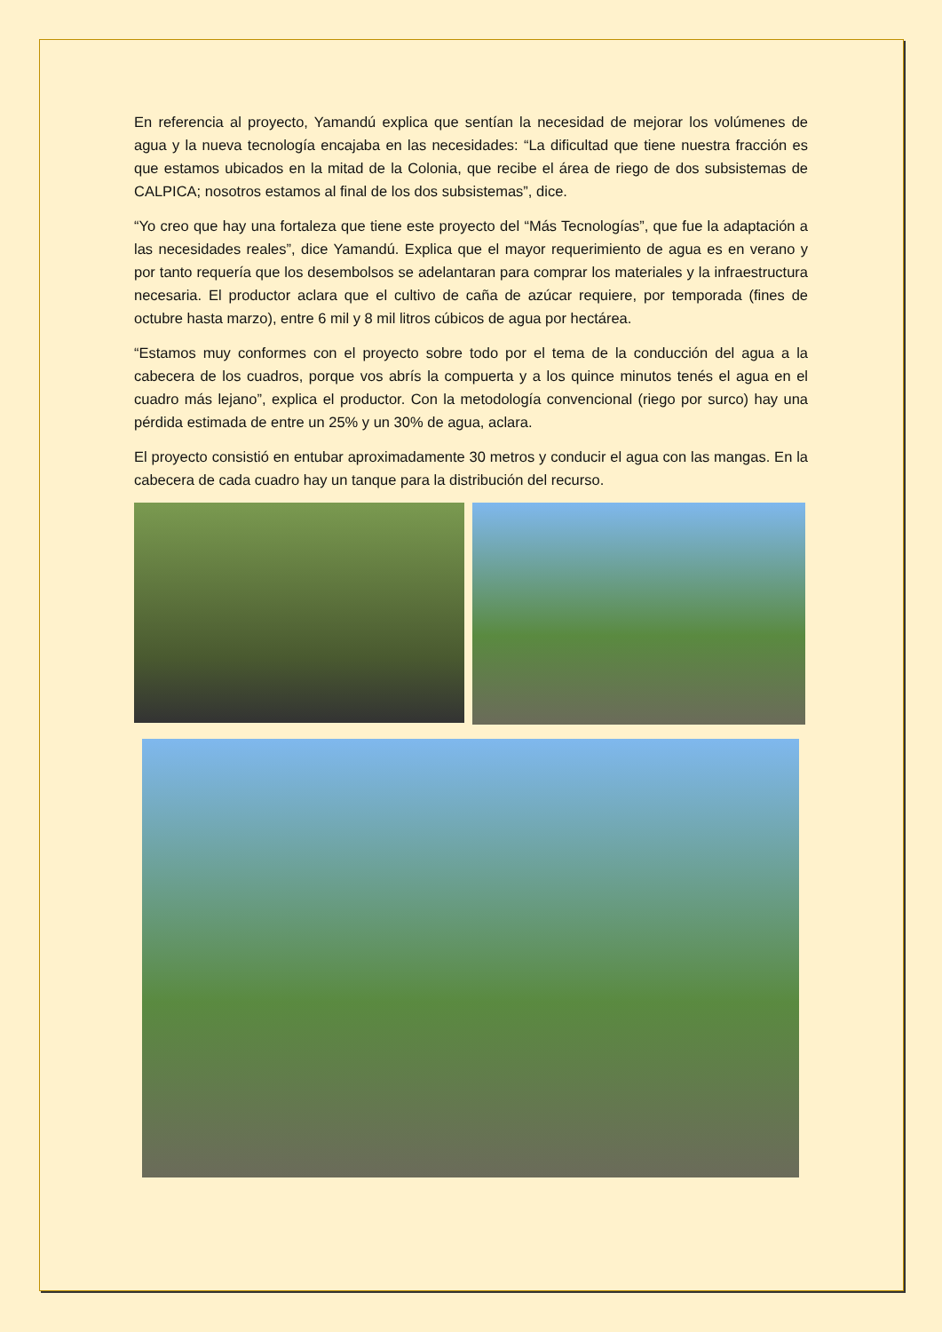En referencia al proyecto, Yamandú explica que sentían la necesidad de mejorar los volúmenes de agua y la nueva tecnología encajaba en las necesidades: “La dificultad que tiene nuestra fracción es que estamos ubicados en la mitad de la Colonia, que recibe el área de riego de dos subsistemas de CALPICA; nosotros estamos al final de los dos subsistemas”, dice.
“Yo creo que hay una fortaleza que tiene este proyecto del “Más Tecnologías”, que fue la adaptación a las necesidades reales”, dice Yamandú. Explica que el mayor requerimiento de agua es en verano y por tanto requería que los desembolsos se adelantaran para comprar los materiales y la infraestructura necesaria. El productor aclara que el cultivo de caña de azúcar requiere, por temporada (fines de octubre hasta marzo), entre 6 mil y 8 mil litros cúbicos de agua por hectárea.
“Estamos muy conformes con el proyecto sobre todo por el tema de la conducción del agua a la cabecera de los cuadros, porque vos abrís la compuerta y a los quince minutos tenés el agua en el cuadro más lejano”, explica el productor. Con la metodología convencional (riego por surco) hay una pérdida estimada de entre un 25% y un 30% de agua, aclara.
El proyecto consistió en entubar aproximadamente 30 metros y conducir el agua con las mangas. En la cabecera de cada cuadro hay un tanque para la distribución del recurso.